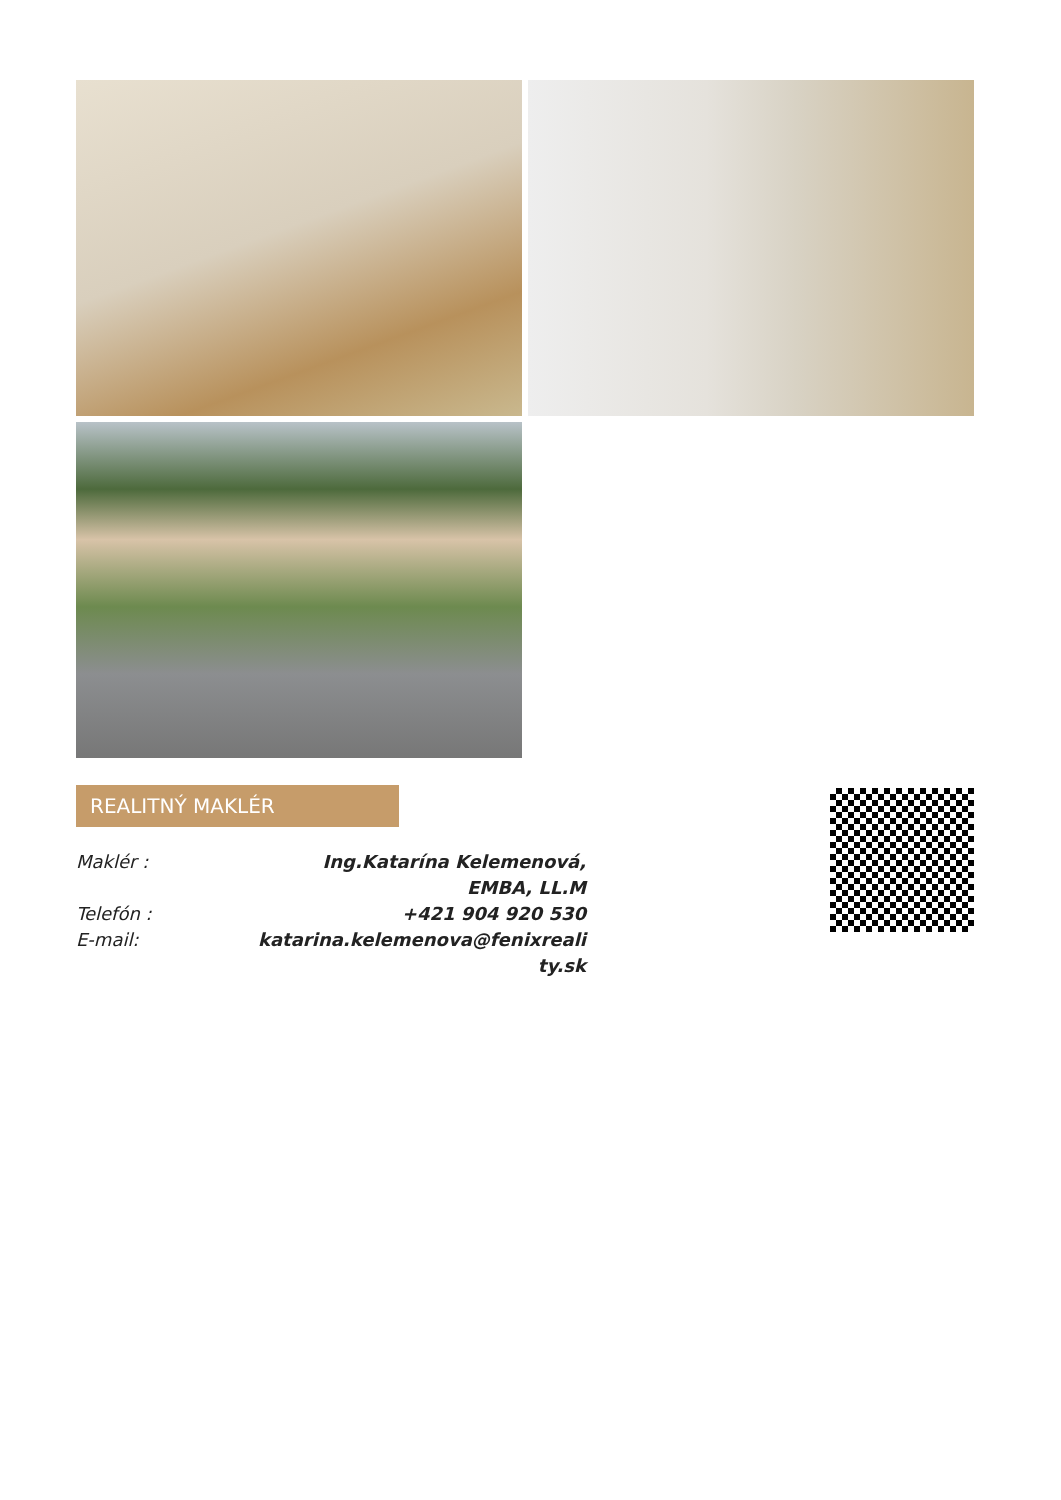REALITNÝ MAKLÉR
Maklér :
Ing.Katarína Kelemenová, EMBA, LL.M
Telefón :
+421 904 920 530
E-mail:
katarina.kelemenova@fenixreali ty.sk